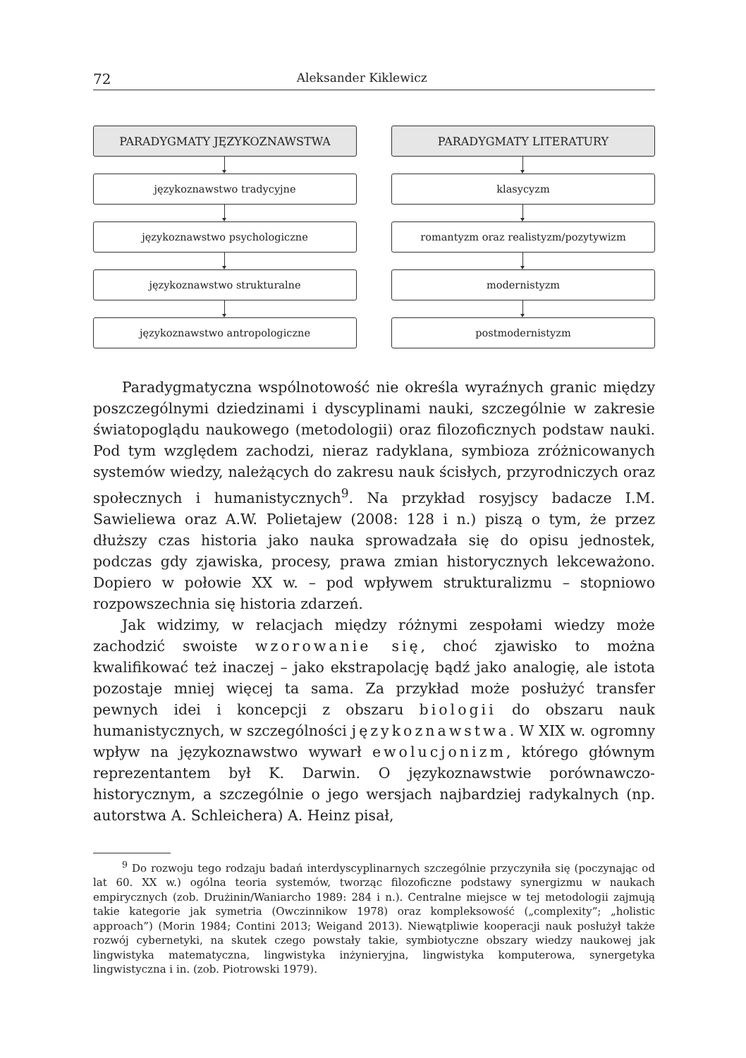72 Aleksander Kiklewicz
PARADYGMATY JĘZYKOZNAWSTWA
językoznawstwo tradycyjne
językoznawstwo psychologiczne
językoznawstwo strukturalne
językoznawstwo antropologiczne
PARADYGMATY LITERATURY
klasycyzm
romantyzm oraz realistyzm/pozytywizm
modernistyzm
postmodernistyzm
Paradygmatyczna wspólnotowość nie określa wyraźnych granic między poszczególnymi dziedzinami i dyscyplinami nauki, szczególnie w zakresie światopoglądu naukowego (metodologii) oraz filozoficznych podstaw nauki. Pod tym względem zachodzi, nieraz radyklana, symbioza zróżnicowanych systemów wiedzy, należących do zakresu nauk ścisłych, przyrodniczych oraz społecznych i humanistycznych<sup>9</sup>. Na przykład rosyjscy badacze I.M. Sawieliewa oraz A.W. Polietajew (2008: 128 i n.) piszą o tym, że przez dłuższy czas historia jako nauka sprowadzała się do opisu jednostek, podczas gdy zjawiska, procesy, prawa zmian historycznych lekceważono. Dopiero w połowie XX w. – pod wpływem strukturalizmu – stopniowo rozpowszechnia się historia zdarzeń.
Jak widzimy, w relacjach między różnymi zespołami wiedzy może zachodzić swoiste wzorowanie się, choć zjawisko to można kwalifikować też inaczej – jako ekstrapolację bądź jako analogię, ale istota pozostaje mniej więcej ta sama. Za przykład może posłużyć transfer pewnych idei i koncepcji z obszaru biologii do obszaru nauk humanistycznych, w szczególności językoznawstwa. W XIX w. ogromny wpływ na językoznawstwo wywarł ewolucjonizm, którego głównym reprezentantem był K. Darwin. O językoznawstwie porównawczo-historycznym, a szczególnie o jego wersjach najbardziej radykalnych (np. autorstwa A. Schleichera) A. Heinz pisał,
<sup>9</sup> Do rozwoju tego rodzaju badań interdyscyplinarnych szczególnie przyczyniła się (poczynając od lat 60. XX w.) ogólna teoria systemów, tworząc filozoficzne podstawy synergizmu w naukach empirycznych (zob. Drużinin/Waniarcho 1989: 284 i n.). Centralne miejsce w tej metodologii zajmują takie kategorie jak symetria (Owczinnikow 1978) oraz kompleksowość („complexity”; „holistic approach”) (Morin 1984; Contini 2013; Weigand 2013). Niewątpliwie kooperacji nauk posłużył także rozwój cybernetyki, na skutek czego powstały takie, symbiotyczne obszary wiedzy naukowej jak lingwistyka matematyczna, lingwistyka inżynieryjna, lingwistyka komputerowa, synergetyka lingwistyczna i in. (zob. Piotrowski 1979).